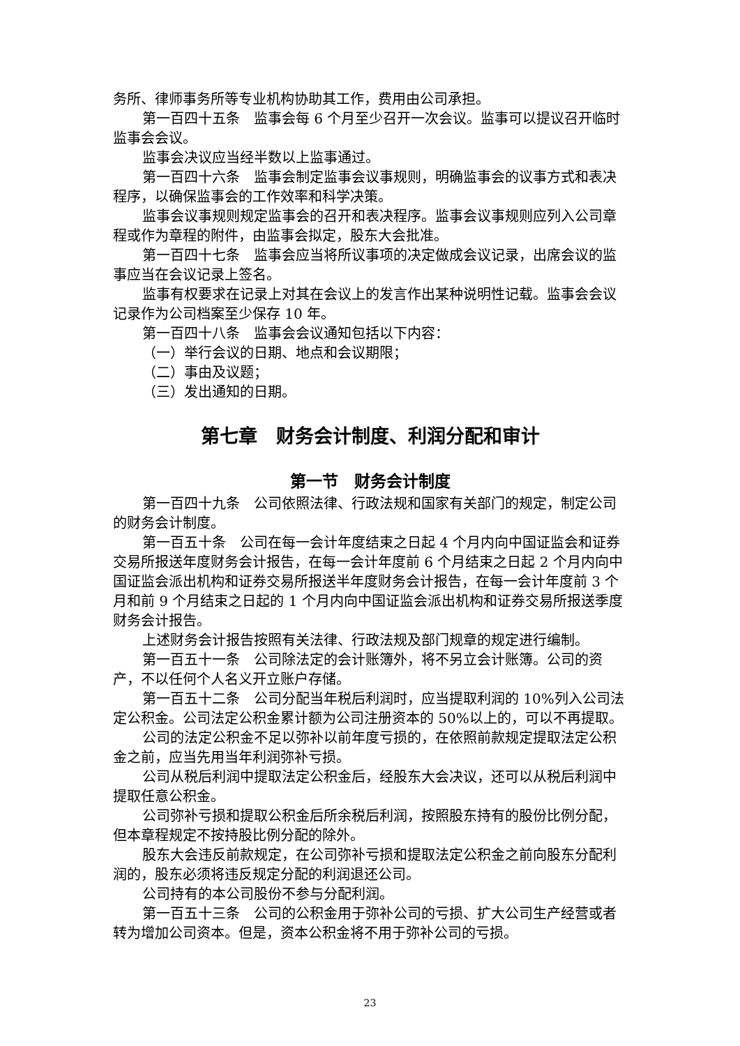务所、律师事务所等专业机构协助其工作，费用由公司承担。
第一百四十五条　监事会每 6 个月至少召开一次会议。监事可以提议召开临时监事会会议。
监事会决议应当经半数以上监事通过。
第一百四十六条　监事会制定监事会议事规则，明确监事会的议事方式和表决程序，以确保监事会的工作效率和科学决策。
监事会议事规则规定监事会的召开和表决程序。监事会议事规则应列入公司章程或作为章程的附件，由监事会拟定，股东大会批准。
第一百四十七条　监事会应当将所议事项的决定做成会议记录，出席会议的监事应当在会议记录上签名。
监事有权要求在记录上对其在会议上的发言作出某种说明性记载。监事会会议记录作为公司档案至少保存 10 年。
第一百四十八条　监事会会议通知包括以下内容：
（一）举行会议的日期、地点和会议期限；
（二）事由及议题；
（三）发出通知的日期。
第七章　财务会计制度、利润分配和审计
第一节　财务会计制度
第一百四十九条　公司依照法律、行政法规和国家有关部门的规定，制定公司的财务会计制度。
第一百五十条　公司在每一会计年度结束之日起 4 个月内向中国证监会和证券交易所报送年度财务会计报告，在每一会计年度前 6 个月结束之日起 2 个月内向中国证监会派出机构和证券交易所报送半年度财务会计报告，在每一会计年度前 3 个月和前 9 个月结束之日起的 1 个月内向中国证监会派出机构和证券交易所报送季度财务会计报告。
上述财务会计报告按照有关法律、行政法规及部门规章的规定进行编制。
第一百五十一条　公司除法定的会计账簿外，将不另立会计账簿。公司的资产，不以任何个人名义开立账户存储。
第一百五十二条　公司分配当年税后利润时，应当提取利润的 10%列入公司法定公积金。公司法定公积金累计额为公司注册资本的 50%以上的，可以不再提取。
公司的法定公积金不足以弥补以前年度亏损的，在依照前款规定提取法定公积金之前，应当先用当年利润弥补亏损。
公司从税后利润中提取法定公积金后，经股东大会决议，还可以从税后利润中提取任意公积金。
公司弥补亏损和提取公积金后所余税后利润，按照股东持有的股份比例分配，但本章程规定不按持股比例分配的除外。
股东大会违反前款规定，在公司弥补亏损和提取法定公积金之前向股东分配利润的，股东必须将违反规定分配的利润退还公司。
公司持有的本公司股份不参与分配利润。
第一百五十三条　公司的公积金用于弥补公司的亏损、扩大公司生产经营或者转为增加公司资本。但是，资本公积金将不用于弥补公司的亏损。
23